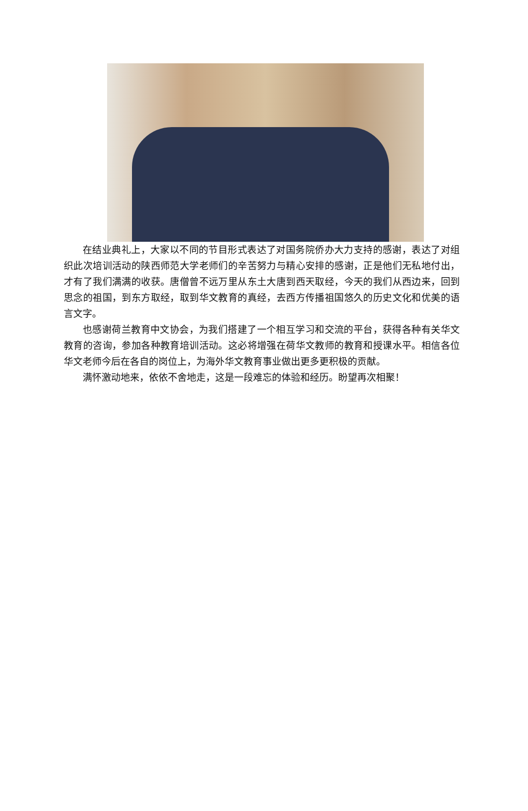在结业典礼上，大家以不同的节目形式表达了对国务院侨办大力支持的感谢，表达了对组织此次培训活动的陕西师范大学老师们的辛苦努力与精心安排的感谢，正是他们无私地付出，才有了我们满满的收获。唐僧曾不远万里从东土大唐到西天取经，今天的我们从西边来，回到思念的祖国，到东方取经，取到华文教育的真经，去西方传播祖国悠久的历史文化和优美的语言文字。
也感谢荷兰教育中文协会，为我们搭建了一个相互学习和交流的平台，获得各种有关华文教育的咨询，参加各种教育培训活动。这必将增强在荷华文教师的教育和授课水平。相信各位华文老师今后在各自的岗位上，为海外华文教育事业做出更多更积极的贡献。
满怀激动地来，依依不舍地走，这是一段难忘的体验和经历。盼望再次相聚！